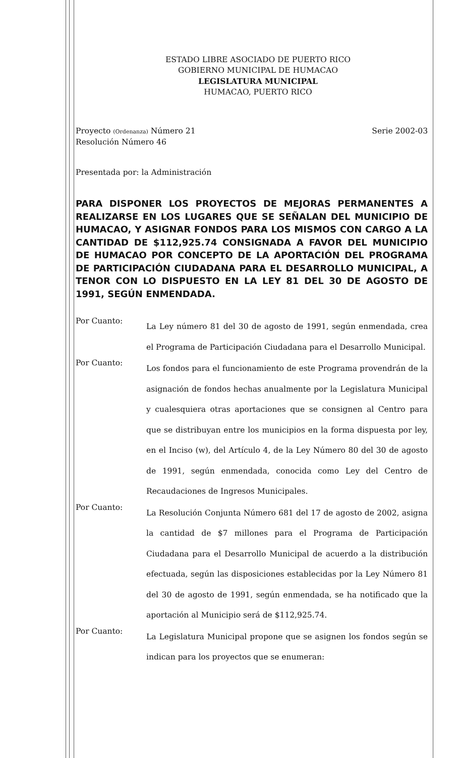ESTADO LIBRE ASOCIADO DE PUERTO RICO
GOBIERNO MUNICIPAL DE HUMACAO
LEGISLATURA MUNICIPAL
HUMACAO, PUERTO RICO
Proyecto (Ordenanza) Número 21
Resolución Número 46
Serie 2002-03
Presentada por: la Administración
PARA DISPONER LOS PROYECTOS DE MEJORAS PERMANENTES A REALIZARSE EN LOS LUGARES QUE SE SEÑALAN DEL MUNICIPIO DE HUMACAO, Y ASIGNAR FONDOS PARA LOS MISMOS CON CARGO A LA CANTIDAD DE $112,925.74 CONSIGNADA A FAVOR DEL MUNICIPIO DE HUMACAO POR CONCEPTO DE LA APORTACIÓN DEL PROGRAMA DE PARTICIPACIÓN CIUDADANA PARA EL DESARROLLO MUNICIPAL, A TENOR CON LO DISPUESTO EN LA LEY 81 DEL 30 DE AGOSTO DE 1991, SEGÚN ENMENDADA.
Por Cuanto:
La Ley número 81 del 30 de agosto de 1991, según enmendada, crea el Programa de Participación Ciudadana para el Desarrollo Municipal.
Por Cuanto:
Los fondos para el funcionamiento de este Programa provendrán de la asignación de fondos hechas anualmente por la Legislatura Municipal y cualesquiera otras aportaciones que se consignen al Centro para que se distribuyan entre los municipios en la forma dispuesta por ley, en el Inciso (w), del Artículo 4, de la Ley Número 80 del 30 de agosto de 1991, según enmendada, conocida como Ley del Centro de Recaudaciones de Ingresos Municipales.
Por Cuanto:
La Resolución Conjunta Número 681 del 17 de agosto de 2002, asigna la cantidad de $7 millones para el Programa de Participación Ciudadana para el Desarrollo Municipal de acuerdo a la distribución efectuada, según las disposiciones establecidas por la Ley Número 81 del 30 de agosto de 1991, según enmendada, se ha notificado que la aportación al Municipio será de $112,925.74.
Por Cuanto:
La Legislatura Municipal propone que se asignen los fondos según se indican para los proyectos que se enumeran: